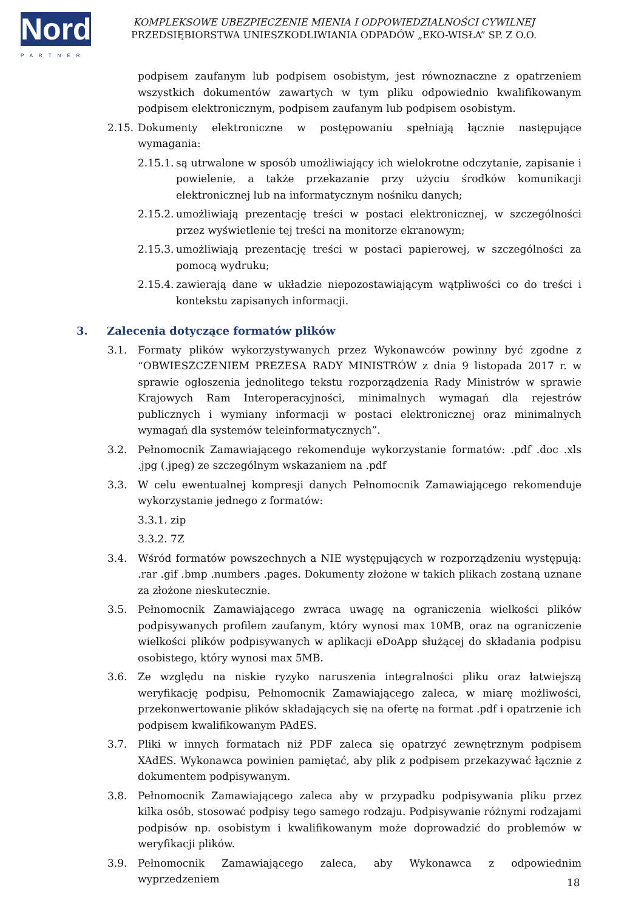Nord
PARTNER
KOMPLEKSOWE UBEZPIECZENIE MIENIA I ODPOWIEDZIALNOŚCI CYWILNEJ
PRZEDSIĘBIORSTWA UNIESZKODLIWIANIA ODPADÓW „EKO-WISŁA” SP. Z O.O.
podpisem zaufanym lub podpisem osobistym, jest równoznaczne z opatrzeniem wszystkich dokumentów zawartych w tym pliku odpowiednio kwalifikowanym podpisem elektronicznym, podpisem zaufanym lub podpisem osobistym.
2.15.
Dokumenty elektroniczne w postępowaniu spełniają łącznie następujące wymagania:
2.15.1.
są utrwalone w sposób umożliwiający ich wielokrotne odczytanie, zapisanie i powielenie, a także przekazanie przy użyciu środków komunikacji elektronicznej lub na informatycznym nośniku danych;
2.15.2.
umożliwiają prezentację treści w postaci elektronicznej, w szczególności przez wyświetlenie tej treści na monitorze ekranowym;
2.15.3.
umożliwiają prezentację treści w postaci papierowej, w szczególności za pomocą wydruku;
2.15.4.
zawierają dane w układzie niepozostawiającym wątpliwości co do treści i kontekstu zapisanych informacji.
3. Zalecenia dotyczące formatów plików
3.1. Formaty plików wykorzystywanych przez Wykonawców powinny być zgodne z “OBWIESZCZENIEM PREZESA RADY MINISTRÓW z dnia 9 listopada 2017 r. w sprawie ogłoszenia jednolitego tekstu rozporządzenia Rady Ministrów w sprawie Krajowych Ram Interoperacyjności, minimalnych wymagań dla rejestrów publicznych i wymiany informacji w postaci elektronicznej oraz minimalnych wymagań dla systemów teleinformatycznych”.
3.2. Pełnomocnik Zamawiającego rekomenduje wykorzystanie formatów: .pdf .doc .xls .jpg (.jpeg) ze szczególnym wskazaniem na .pdf
3.3. W celu ewentualnej kompresji danych Pełnomocnik Zamawiającego rekomenduje wykorzystanie jednego z formatów:
3.3.1. zip
3.3.2. 7Z
3.4. Wśród formatów powszechnych a NIE występujących w rozporządzeniu występują: .rar .gif .bmp .numbers .pages. Dokumenty złożone w takich plikach zostaną uznane za złożone nieskutecznie.
3.5. Pełnomocnik Zamawiającego zwraca uwagę na ograniczenia wielkości plików podpisywanych profilem zaufanym, który wynosi max 10MB, oraz na ograniczenie wielkości plików podpisywanych w aplikacji eDoApp służącej do składania podpisu osobistego, który wynosi max 5MB.
3.6. Ze względu na niskie ryzyko naruszenia integralności pliku oraz łatwiejszą weryfikację podpisu, Pełnomocnik Zamawiającego zaleca, w miarę możliwości, przekonwertowanie plików składających się na ofertę na format .pdf i opatrzenie ich podpisem kwalifikowanym PAdES.
3.7. Pliki w innych formatach niż PDF zaleca się opatrzyć zewnętrznym podpisem XAdES. Wykonawca powinien pamiętać, aby plik z podpisem przekazywać łącznie z dokumentem podpisywanym.
3.8. Pełnomocnik Zamawiającego zaleca aby w przypadku podpisywania pliku przez kilka osób, stosować podpisy tego samego rodzaju. Podpisywanie różnymi rodzajami podpisów np. osobistym i kwalifikowanym może doprowadzić do problemów w weryfikacji plików.
3.9. Pełnomocnik Zamawiającego zaleca, aby Wykonawca z odpowiednim wyprzedzeniem
18